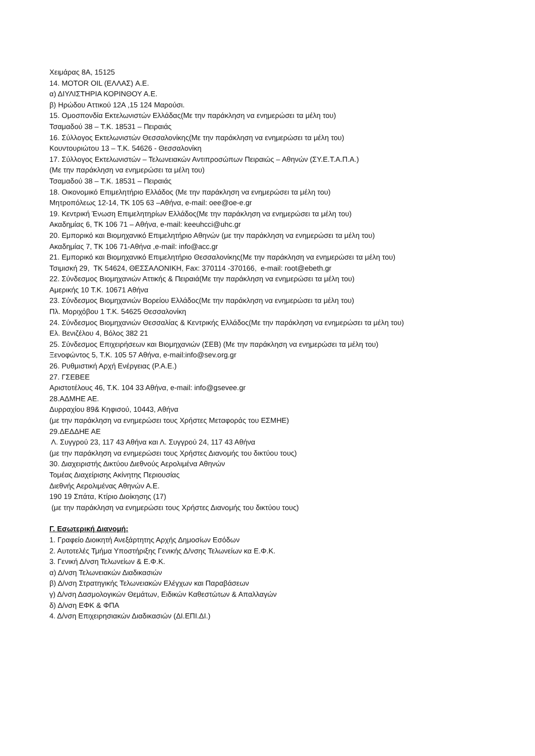Χειμάρας 8Α, 15125
14. MOTOR OIL (ΕΛΛΑΣ) Α.Ε.
α) ΔΙΥΛΙΣΤΗΡΙΑ ΚΟΡΙΝΘΟΥ Α.Ε.
β) Ηρώδου Αττικού 12Α ,15 124 Μαρούσι.
15. Ομοσπονδία Εκτελωνιστών Ελλάδας(Με την παράκληση να ενημερώσει τα μέλη του)
Τσαμαδού 38 – Τ.Κ. 18531 – Πειραιάς
16. Σύλλογος Εκτελωνιστών Θεσσαλονίκης(Με την παράκληση να ενημερώσει τα μέλη του)
Κουντουριώτου 13 – Τ.Κ. 54626 - Θεσσαλονίκη
17. Σύλλογος Εκτελωνιστών – Τελωνειακών Αντιπροσώπων Πειραιώς – Αθηνών (ΣΥ.Ε.Τ.Α.Π.Α.)
(Με την παράκληση να ενημερώσει τα μέλη του)
Τσαμαδού 38 – Τ.Κ. 18531 – Πειραιάς
18. Οικονομικό Επιμελητήριο Ελλάδος (Με την παράκληση να ενημερώσει τα μέλη του)
Μητροπόλεως 12-14, ΤΚ 105 63 –Αθήνα, e-mail: oee@oe-e.gr
19. Κεντρική Ένωση Επιμελητηρίων Ελλάδος(Με την παράκληση να ενημερώσει τα μέλη του)
Ακαδημίας 6, ΤΚ 106 71 – Αθήνα, e-mail: keeuhcci@uhc.gr
20. Εμπορικό και Βιομηχανικό Επιμελητήριο Αθηνών (με την παράκληση να ενημερώσει τα μέλη του)
Ακαδημίας 7, ΤΚ 106 71-Αθήνα ,e-mail: info@acc.gr
21. Εμπορικό και Βιομηχανικό Επιμελητήριο Θεσσαλονίκης(Με την παράκληση να ενημερώσει τα μέλη του)
Τσιμισκή 29, ΤΚ 54624, ΘΕΣΣΑΛΟΝΙΚΗ, Fax: 370114 -370166, e-mail: root@ebeth.gr
22. Σύνδεσμος Βιομηχανιών Αττικής & Πειραιά(Με την παράκληση να ενημερώσει τα μέλη του)
Αμερικής 10 Τ.Κ. 10671 Αθήνα
23. Σύνδεσμος Βιομηχανιών Βορείου Ελλάδος(Με την παράκληση να ενημερώσει τα μέλη του)
Πλ. Μοριχόβου 1 Τ.Κ. 54625 Θεσσαλονίκη
24. Σύνδεσμος Βιομηχανιών Θεσσαλίας & Κεντρικής Ελλάδος(Με την παράκληση να ενημερώσει τα μέλη του)
Ελ. Βενιζέλου 4, Βόλος 382 21
25. Σύνδεσμος Επιχειρήσεων και Βιομηχανιών (ΣΕΒ) (Με την παράκληση να ενημερώσει τα μέλη του)
Ξενοφώντος 5, Τ.Κ. 105 57 Αθήνα, e-mail:info@sev.org.gr
26. Ρυθμιστική Αρχή Ενέργειας (Ρ.Α.Ε.)
27. ΓΣΕΒΕΕ
Αριστοτέλους 46, Τ.Κ. 104 33 Αθήνα, e-mail: info@gsevee.gr
28.ΑΔΜΗΕ ΑΕ.
Δυρραχίου 89& Κηφισού, 10443, Αθήνα
(με την παράκληση να ενημερώσει τους Χρήστες Μεταφοράς του ΕΣΜΗΕ)
29.ΔΕΔΔΗΕ ΑΕ
Λ. Συγγρού 23, 117 43 Αθήνα και Λ. Συγγρού 24, 117 43 Αθήνα
(με την παράκληση να ενημερώσει τους Χρήστες Διανομής του δικτύου τους)
30. Διαχειριστής Δικτύου Διεθνούς Αερολιμένα Αθηνών
Τομέας Διαχείρισης Ακίνητης Περιουσίας
Διεθνής Αερολιμένας Αθηνών Α.Ε.
190 19 Σπάτα, Κτίριο Διοίκησης (17)
(με την παράκληση να ενημερώσει τους Χρήστες Διανομής του δικτύου τους)
Γ. Εσωτερική Διανομή:
1. Γραφείο Διοικητή Ανεξάρτητης Αρχής Δημοσίων Εσόδων
2. Αυτοτελές Τμήμα Υποστήριξης Γενικής Δ/νσης Τελωνείων κα Ε.Φ.Κ.
3. Γενική Δ/νση Τελωνείων & Ε.Φ.Κ.
α) Δ/νση Τελωνειακών Διαδικασιών
β) Δ/νση Στρατηγικής Τελωνειακών Ελέγχων και Παραβάσεων
γ) Δ/νση Δασμολογικών Θεμάτων, Ειδικών Καθεστώτων & Απαλλαγών
δ) Δ/νση ΕΦΚ & ΦΠΑ
4. Δ/νση Επιχειρησιακών Διαδικασιών (ΔΙ.ΕΠΙ.ΔΙ.)